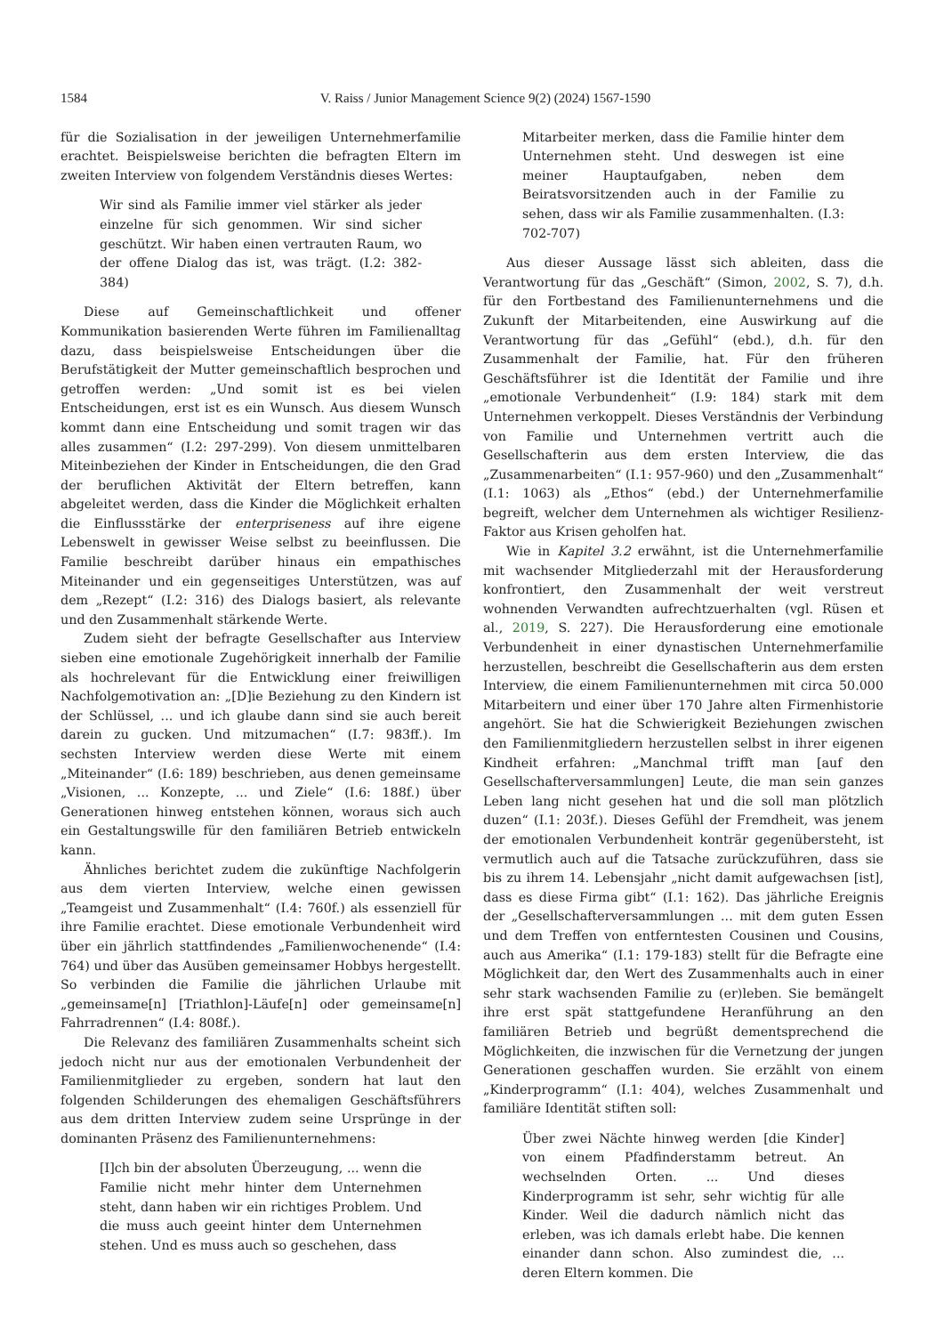1584 V. Raiss / Junior Management Science 9(2) (2024) 1567-1590
für die Sozialisation in der jeweiligen Unternehmerfamilie erachtet. Beispielsweise berichten die befragten Eltern im zweiten Interview von folgendem Verständnis dieses Wertes:
Wir sind als Familie immer viel stärker als jeder einzelne für sich genommen. Wir sind sicher geschützt. Wir haben einen vertrauten Raum, wo der offene Dialog das ist, was trägt. (I.2: 382-384)
Diese auf Gemeinschaftlichkeit und offener Kommunikation basierenden Werte führen im Familienalltag dazu, dass beispielsweise Entscheidungen über die Berufstätigkeit der Mutter gemeinschaftlich besprochen und getroffen werden: „Und somit ist es bei vielen Entscheidungen, erst ist es ein Wunsch. Aus diesem Wunsch kommt dann eine Entscheidung und somit tragen wir das alles zusammen“ (I.2: 297-299). Von diesem unmittelbaren Miteinbeziehen der Kinder in Entscheidungen, die den Grad der beruflichen Aktivität der Eltern betreffen, kann abgeleitet werden, dass die Kinder die Möglichkeit erhalten die Einflussstärke der enterpriseness auf ihre eigene Lebenswelt in gewisser Weise selbst zu beeinflussen. Die Familie beschreibt darüber hinaus ein empathisches Miteinander und ein gegenseitiges Unterstützen, was auf dem „Rezept“ (I.2: 316) des Dialogs basiert, als relevante und den Zusammenhalt stärkende Werte.
Zudem sieht der befragte Gesellschafter aus Interview sieben eine emotionale Zugehörigkeit innerhalb der Familie als hochrelevant für die Entwicklung einer freiwilligen Nachfolgemotivation an: „[D]ie Beziehung zu den Kindern ist der Schlüssel, ... und ich glaube dann sind sie auch bereit darein zu gucken. Und mitzumachen“ (I.7: 983ff.). Im sechsten Interview werden diese Werte mit einem „Miteinander“ (I.6: 189) beschrieben, aus denen gemeinsame „Visionen, ... Konzepte, ... und Ziele“ (I.6: 188f.) über Generationen hinweg entstehen können, woraus sich auch ein Gestaltungswille für den familiären Betrieb entwickeln kann.
Ähnliches berichtet zudem die zukünftige Nachfolgerin aus dem vierten Interview, welche einen gewissen „Teamgeist und Zusammenhalt“ (I.4: 760f.) als essenziell für ihre Familie erachtet. Diese emotionale Verbundenheit wird über ein jährlich stattfindendes „Familienwochenende“ (I.4: 764) und über das Ausüben gemeinsamer Hobbys hergestellt. So verbinden die Familie die jährlichen Urlaube mit „gemeinsame[n] [Triathlon]-Läufe[n] oder gemeinsame[n] Fahrradrennen“ (I.4: 808f.).
Die Relevanz des familiären Zusammenhalts scheint sich jedoch nicht nur aus der emotionalen Verbundenheit der Familienmitglieder zu ergeben, sondern hat laut den folgenden Schilderungen des ehemaligen Geschäftsführers aus dem dritten Interview zudem seine Ursprünge in der dominanten Präsenz des Familienunternehmens:
[I]ch bin der absoluten Überzeugung, ... wenn die Familie nicht mehr hinter dem Unternehmen steht, dann haben wir ein richtiges Problem. Und die muss auch geeint hinter dem Unternehmen stehen. Und es muss auch so geschehen, dass
Mitarbeiter merken, dass die Familie hinter dem Unternehmen steht. Und deswegen ist eine meiner Hauptaufgaben, neben dem Beiratsvorsitzenden auch in der Familie zu sehen, dass wir als Familie zusammenhalten. (I.3: 702-707)
Aus dieser Aussage lässt sich ableiten, dass die Verantwortung für das „Geschäft“ (Simon, 2002, S. 7), d.h. für den Fortbestand des Familienunternehmens und die Zukunft der Mitarbeitenden, eine Auswirkung auf die Verantwortung für das „Gefühl“ (ebd.), d.h. für den Zusammenhalt der Familie, hat. Für den früheren Geschäftsführer ist die Identität der Familie und ihre „emotionale Verbundenheit“ (I.9: 184) stark mit dem Unternehmen verkoppelt. Dieses Verständnis der Verbindung von Familie und Unternehmen vertritt auch die Gesellschafterin aus dem ersten Interview, die das „Zusammenarbeiten“ (I.1: 957-960) und den „Zusammenhalt“ (I.1: 1063) als „Ethos“ (ebd.) der Unternehmerfamilie begreift, welcher dem Unternehmen als wichtiger Resilienz-Faktor aus Krisen geholfen hat.
Wie in Kapitel 3.2 erwähnt, ist die Unternehmerfamilie mit wachsender Mitgliederzahl mit der Herausforderung konfrontiert, den Zusammenhalt der weit verstreut wohnenden Verwandten aufrechtzuerhalten (vgl. Rüsen et al., 2019, S. 227). Die Herausforderung eine emotionale Verbundenheit in einer dynastischen Unternehmerfamilie herzustellen, beschreibt die Gesellschafterin aus dem ersten Interview, die einem Familienunternehmen mit circa 50.000 Mitarbeitern und einer über 170 Jahre alten Firmenhistorie angehört. Sie hat die Schwierigkeit Beziehungen zwischen den Familienmitgliedern herzustellen selbst in ihrer eigenen Kindheit erfahren: „Manchmal trifft man [auf den Gesellschafterversammlungen] Leute, die man sein ganzes Leben lang nicht gesehen hat und die soll man plötzlich duzen“ (I.1: 203f.). Dieses Gefühl der Fremdheit, was jenem der emotionalen Verbundenheit konträr gegenübersteht, ist vermutlich auch auf die Tatsache zurückzuführen, dass sie bis zu ihrem 14. Lebensjahr „nicht damit aufgewachsen [ist], dass es diese Firma gibt“ (I.1: 162). Das jährliche Ereignis der „Gesellschafterversammlungen ... mit dem guten Essen und dem Treffen von entferntesten Cousinen und Cousins, auch aus Amerika“ (I.1: 179-183) stellt für die Befragte eine Möglichkeit dar, den Wert des Zusammenhalts auch in einer sehr stark wachsenden Familie zu (er)leben. Sie bemängelt ihre erst spät stattgefundene Heranführung an den familiären Betrieb und begrüßt dementsprechend die Möglichkeiten, die inzwischen für die Vernetzung der jungen Generationen geschaffen wurden. Sie erzählt von einem „Kinderprogramm“ (I.1: 404), welches Zusammenhalt und familiäre Identität stiften soll:
Über zwei Nächte hinweg werden [die Kinder] von einem Pfadfinderstamm betreut. An wechselnden Orten. ... Und dieses Kinderprogramm ist sehr, sehr wichtig für alle Kinder. Weil die dadurch nämlich nicht das erleben, was ich damals erlebt habe. Die kennen einander dann schon. Also zumindest die, ... deren Eltern kommen. Die